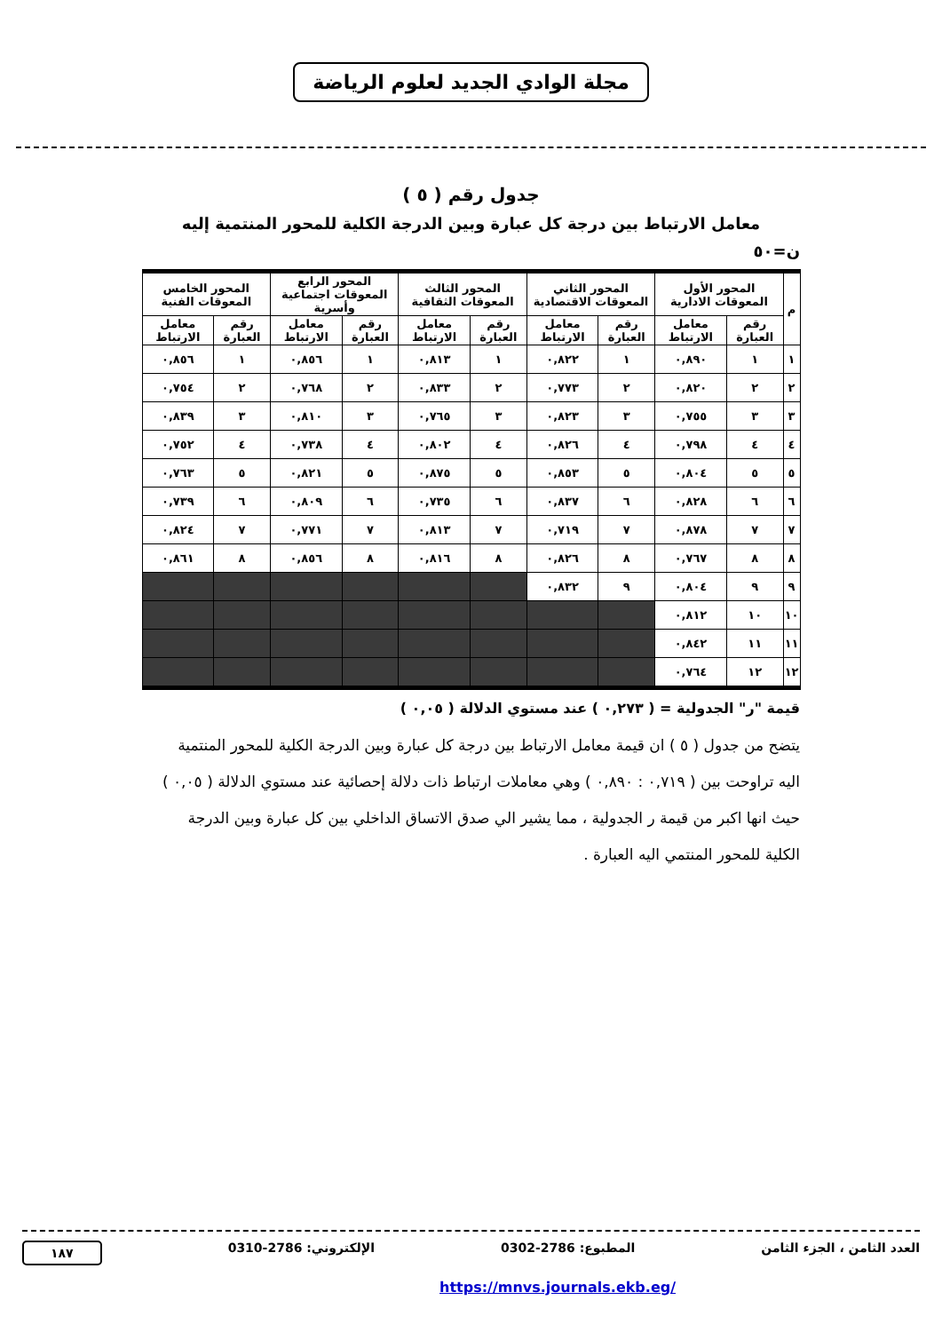مجلة الوادي الجديد لعلوم الرياضة
جدول رقم ( ٥ )
معامل الارتباط بين درجة كل عبارة وبين الدرجة الكلية للمحور المنتمية إليه
ن=٥٠
| م | المحور الأول المعوقات الادارية | | المحور الثاني المعوقات الاقتصادية | | المحور الثالث المعوقات الثقافية | | المحور الرابع المعوقات اجتماعية وأسرية | | المحور الخامس المعوقات الفنية | |
| --- | --- | --- | --- | --- | --- | --- | --- | --- | --- | --- |
| | رقم العبارة | معامل الارتباط | رقم العبارة | معامل الارتباط | رقم العبارة | معامل الارتباط | رقم العبارة | معامل الارتباط | رقم العبارة | معامل الارتباط |
| ١ | ١ | ٠,٨٩٠ | ١ | ٠,٨٢٢ | ١ | ٠,٨١٣ | ١ | ٠,٨٥٦ | ١ | ٠,٨٥٦ |
| ٢ | ٢ | ٠,٨٢٠ | ٢ | ٠,٧٧٣ | ٢ | ٠,٨٣٣ | ٢ | ٠,٧٦٨ | ٢ | ٠,٧٥٤ |
| ٣ | ٣ | ٠,٧٥٥ | ٣ | ٠,٨٢٣ | ٣ | ٠,٧٦٥ | ٣ | ٠,٨١٠ | ٣ | ٠,٨٣٩ |
| ٤ | ٤ | ٠,٧٩٨ | ٤ | ٠,٨٢٦ | ٤ | ٠,٨٠٢ | ٤ | ٠,٧٣٨ | ٤ | ٠,٧٥٢ |
| ٥ | ٥ | ٠,٨٠٤ | ٥ | ٠,٨٥٣ | ٥ | ٠,٨٧٥ | ٥ | ٠,٨٢١ | ٥ | ٠,٧٦٣ |
| ٦ | ٦ | ٠,٨٢٨ | ٦ | ٠,٨٣٧ | ٦ | ٠,٧٣٥ | ٦ | ٠,٨٠٩ | ٦ | ٠,٧٣٩ |
| ٧ | ٧ | ٠,٨٧٨ | ٧ | ٠,٧١٩ | ٧ | ٠,٨١٣ | ٧ | ٠,٧٧١ | ٧ | ٠,٨٢٤ |
| ٨ | ٨ | ٠,٧٦٧ | ٨ | ٠,٨٢٦ | ٨ | ٠,٨١٦ | ٨ | ٠,٨٥٦ | ٨ | ٠,٨٦١ |
| ٩ | ٩ | ٠,٨٠٤ | ٩ | ٠,٨٣٢ | | | | | | |
| ١٠ | ١٠ | ٠,٨١٢ | | | | | | | | |
| ١١ | ١١ | ٠,٨٤٢ | | | | | | | | |
| ١٢ | ١٢ | ٠,٧٦٤ | | | | | | | | |
قيمة "ر" الجدولية = ( ٠,٢٧٣ ) عند مستوي الدلالة ( ٠,٠٥ )
يتضح من جدول ( ٥ ) ان قيمة معامل الارتباط بين درجة كل عبارة وبين الدرجة الكلية للمحور المنتمية اليه تراوحت بين ( ٠,٧١٩ : ٠,٨٩٠ ) وهي معاملات ارتباط ذات دلالة إحصائية عند مستوي الدلالة ( ٠,٠٥ ) حيث انها اكبر من قيمة ر الجدولية ، مما يشير الي صدق الاتساق الداخلي بين كل عبارة وبين الدرجة الكلية للمحور المنتمي اليه العبارة .
العدد الثامن ، الجزء الثامن المطبوع: 2786-0302 الإلكتروني: 2786-0310 ١٨٧
https://mnvs.journals.ekb.eg/